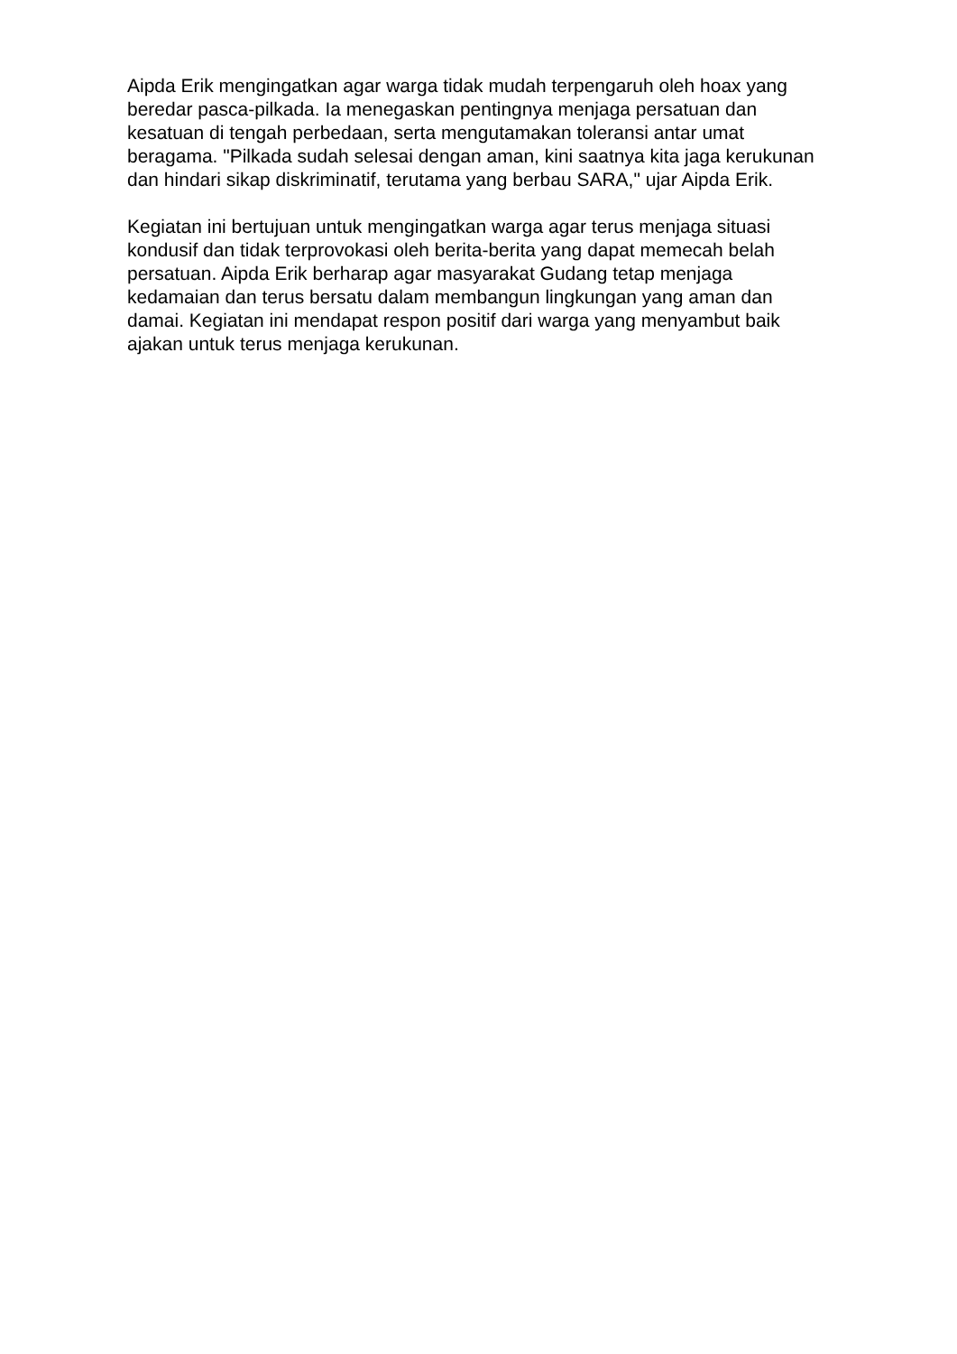Aipda Erik mengingatkan agar warga tidak mudah terpengaruh oleh hoax yang beredar pasca-pilkada. Ia menegaskan pentingnya menjaga persatuan dan kesatuan di tengah perbedaan, serta mengutamakan toleransi antar umat beragama. "Pilkada sudah selesai dengan aman, kini saatnya kita jaga kerukunan dan hindari sikap diskriminatif, terutama yang berbau SARA," ujar Aipda Erik.
Kegiatan ini bertujuan untuk mengingatkan warga agar terus menjaga situasi kondusif dan tidak terprovokasi oleh berita-berita yang dapat memecah belah persatuan. Aipda Erik berharap agar masyarakat Gudang tetap menjaga kedamaian dan terus bersatu dalam membangun lingkungan yang aman dan damai. Kegiatan ini mendapat respon positif dari warga yang menyambut baik ajakan untuk terus menjaga kerukunan.